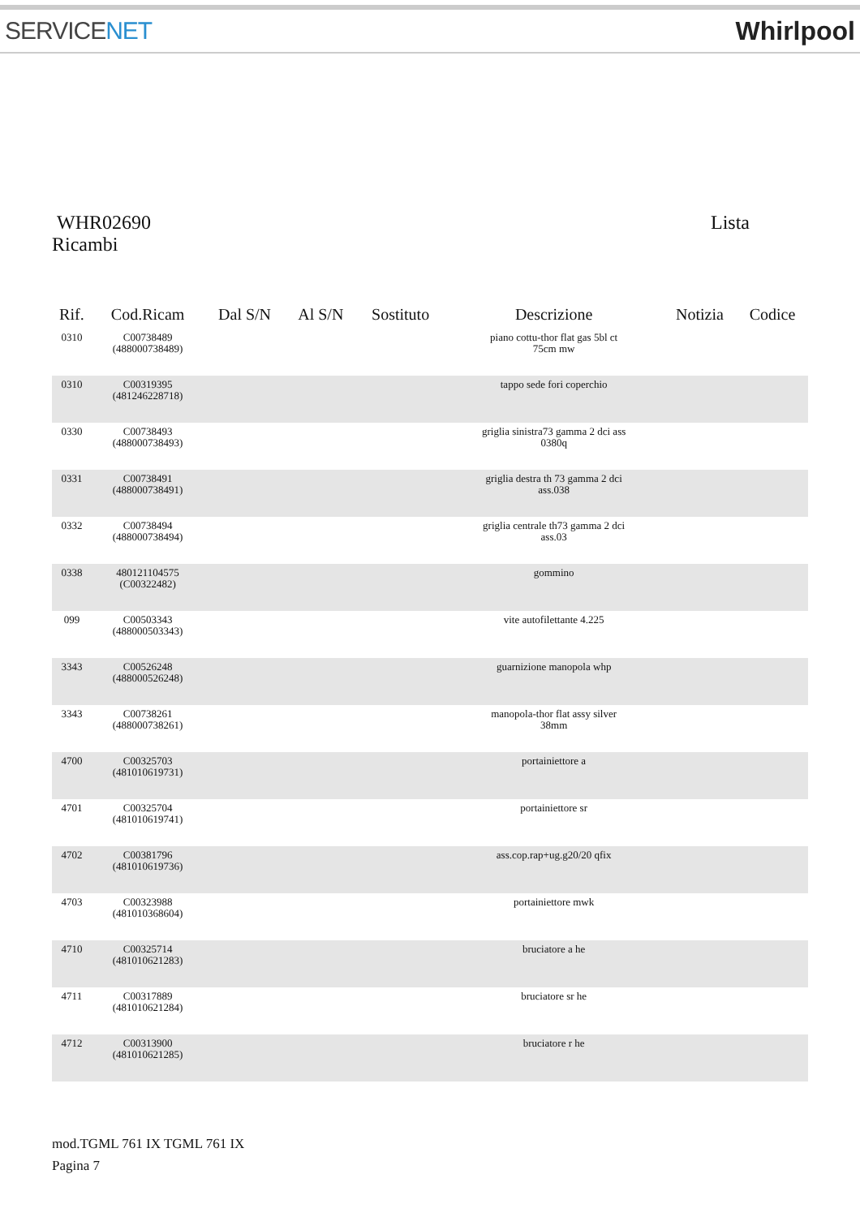SERVICENET Whirlpool
WHR02690 Lista
Ricambi
| Rif. | Cod.Ricam | Dal S/N | Al S/N | Sostituto | Descrizione | Notizia | Codice |
| --- | --- | --- | --- | --- | --- | --- | --- |
| 0310 | C00738489 (488000738489) | | | | piano cottu-thor flat gas 5bl ct 75cm mw | | |
| 0310 | C00319395 (481246228718) | | | | tappo sede fori coperchio | | |
| 0330 | C00738493 (488000738493) | | | | griglia sinistra73 gamma 2 dci ass 0380q | | |
| 0331 | C00738491 (488000738491) | | | | griglia destra th 73 gamma 2 dci ass.038 | | |
| 0332 | C00738494 (488000738494) | | | | griglia centrale th73 gamma 2 dci ass.03 | | |
| 0338 | 480121104575 (C00322482) | | | | gommino | | |
| 099 | C00503343 (488000503343) | | | | vite autofilettante 4.225 | | |
| 3343 | C00526248 (488000526248) | | | | guarnizione manopola whp | | |
| 3343 | C00738261 (488000738261) | | | | manopola-thor flat assy silver 38mm | | |
| 4700 | C00325703 (481010619731) | | | | portainiettore a | | |
| 4701 | C00325704 (481010619741) | | | | portainiettore sr | | |
| 4702 | C00381796 (481010619736) | | | | ass.cop.rap+ug.g20/20 qfix | | |
| 4703 | C00323988 (481010368604) | | | | portainiettore mwk | | |
| 4710 | C00325714 (481010621283) | | | | bruciatore a he | | |
| 4711 | C00317889 (481010621284) | | | | bruciatore sr he | | |
| 4712 | C00313900 (481010621285) | | | | bruciatore r he | | |
mod.TGML 761 IX TGML 761 IX
Pagina 7